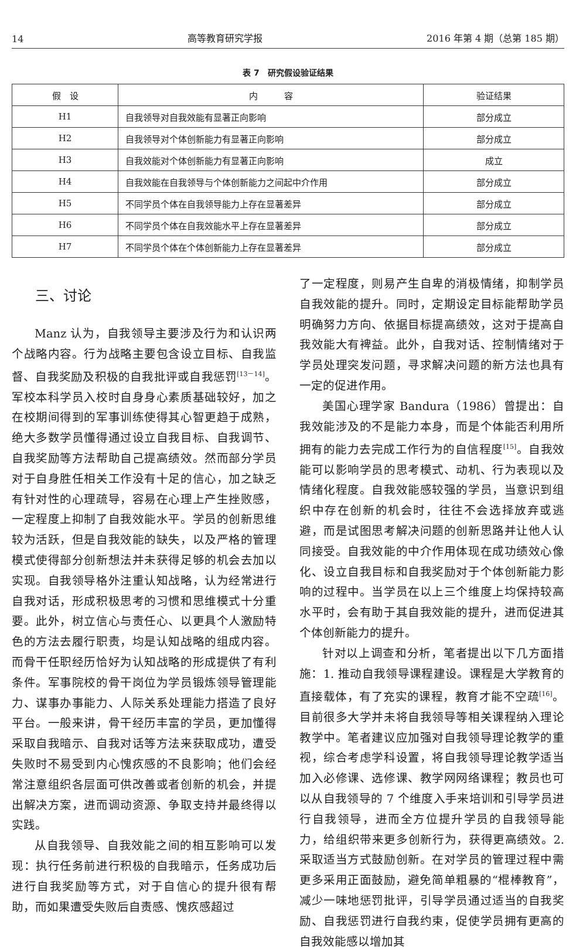14 高等教育研究学报 2016 年第 4 期（总第 185 期）
表 7　研究假设验证结果
| 假 设 | 内 容 | 验证结果 |
| --- | --- | --- |
| H1 | 自我领导对自我效能有显著正向影响 | 部分成立 |
| H2 | 自我领导对个体创新能力有显著正向影响 | 部分成立 |
| H3 | 自我效能对个体创新能力有显著正向影响 | 成立 |
| H4 | 自我效能在自我领导与个体创新能力之间起中介作用 | 部分成立 |
| H5 | 不同学员个体在自我领导能力上存在显著差异 | 部分成立 |
| H6 | 不同学员个体在自我效能水平上存在显著差异 | 部分成立 |
| H7 | 不同学员个体在个体创新能力上存在显著差异 | 部分成立 |
三、讨论
Manz 认为，自我领导主要涉及行为和认识两个战略内容。行为战略主要包含设立目标、自我监督、自我奖励及积极的自我批评或自我惩罚<sup>[13－14]</sup>。军校本科学员入校时自身身心素质基础较好，加之在校期间得到的军事训练使得其心智更趋于成熟，绝大多数学员懂得通过设立自我目标、自我调节、自我奖励等方法帮助自己提高绩效。然而部分学员对于自身胜任相关工作没有十足的信心，加之缺乏有针对性的心理疏导，容易在心理上产生挫败感，一定程度上抑制了自我效能水平。学员的创新思维较为活跃，但是自我效能的缺失，以及严格的管理模式使得部分创新想法并未获得足够的机会去加以实现。自我领导格外注重认知战略，认为经常进行自我对话，形成积极思考的习惯和思维模式十分重要。此外，树立信心与责任心、以更具个人激励特色的方法去履行职责，均是认知战略的组成内容。而骨干任职经历恰好为认知战略的形成提供了有利条件。军事院校的骨干岗位为学员锻炼领导管理能力、谋事办事能力、人际关系处理能力搭造了良好平台。一般来讲，骨干经历丰富的学员，更加懂得采取自我暗示、自我对话等方法来获取成功，遭受失败时不易受到内心愧疚感的不良影响；他们会经常注意组织各层面可供改善或者创新的机会，并提出解决方案，进而调动资源、争取支持并最终得以实践。
从自我领导、自我效能之间的相互影响可以发现：执行任务前进行积极的自我暗示，任务成功后进行自我奖励等方式，对于自信心的提升很有帮助，而如果遭受失败后自责感、愧疚感超过
了一定程度，则易产生自卑的消极情绪，抑制学员自我效能的提升。同时，定期设定目标能帮助学员明确努力方向、依据目标提高绩效，这对于提高自我效能大有裨益。此外，自我对话、控制情绪对于学员处理突发问题，寻求解决问题的新方法也具有一定的促进作用。
美国心理学家 Bandura（1986）曾提出：自我效能涉及的不是能力本身，而是个体能否利用所拥有的能力去完成工作行为的自信程度<sup>[15]</sup>。自我效能可以影响学员的思考模式、动机、行为表现以及情绪化程度。自我效能感较强的学员，当意识到组织中存在创新的机会时，往往不会选择放弃或逃避，而是试图思考解决问题的创新思路并让他人认同接受。自我效能的中介作用体现在成功绩效心像化、设立自我目标和自我奖励对于个体创新能力影响的过程中。当学员在以上三个维度上均保持较高水平时，会有助于其自我效能的提升，进而促进其个体创新能力的提升。
针对以上调查和分析，笔者提出以下几方面措施：1. 推动自我领导课程建设。课程是大学教育的直接载体，有了充实的课程，教育才能不空疏<sup>[16]</sup>。目前很多大学并未将自我领导等相关课程纳入理论教学中。笔者建议应加强对自我领导理论教学的重视，综合考虑学科设置，将自我领导理论教学适当加入必修课、选修课、教学网网络课程；教员也可以从自我领导的 7 个维度入手来培训和引导学员进行自我领导，进而全方位提升学员的自我领导能力，给组织带来更多创新行为，获得更高绩效。2. 采取适当方式鼓励创新。在对学员的管理过程中需更多采用正面鼓励，避免简单粗暴的“棍棒教育”，减少一味地惩罚批评，引导学员通过适当的自我奖励、自我惩罚进行自我约束，促使学员拥有更高的自我效能感以增加其